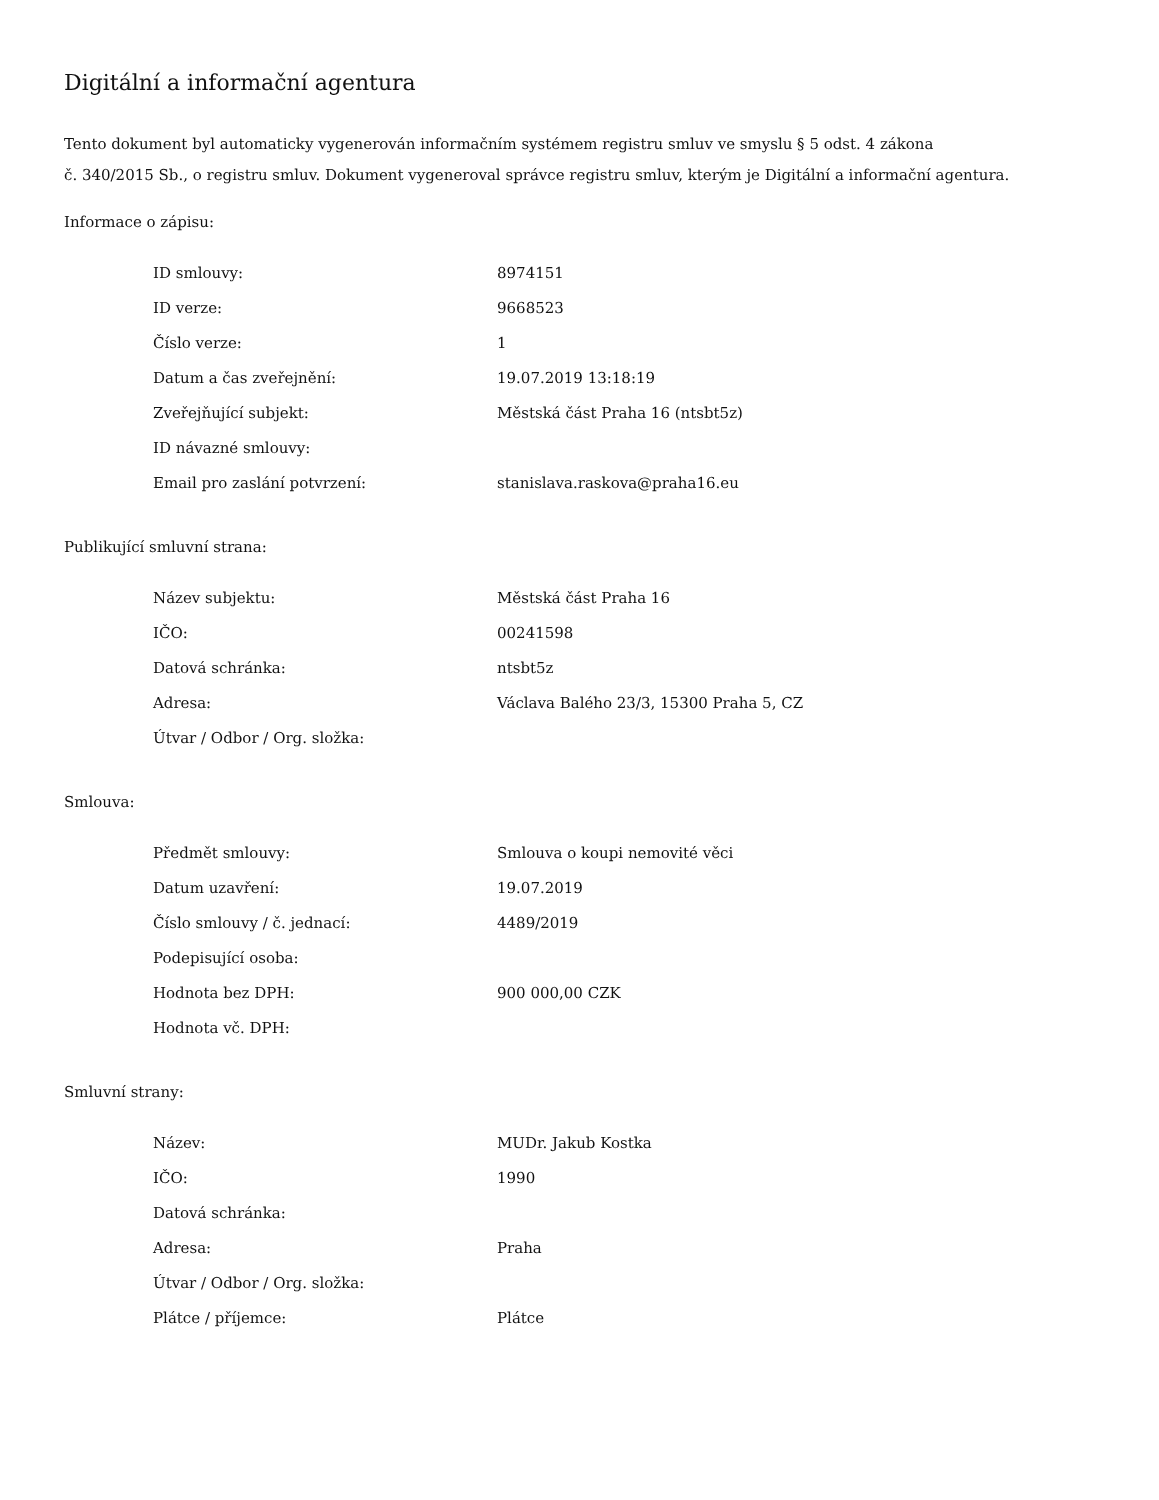Digitální a informační agentura
Tento dokument byl automaticky vygenerován informačním systémem registru smluv ve smyslu § 5 odst. 4 zákona
č. 340/2015 Sb., o registru smluv. Dokument vygeneroval správce registru smluv, kterým je Digitální a informační agentura.
Informace o zápisu:
| ID smlouvy: | 8974151 |
| ID verze: | 9668523 |
| Číslo verze: | 1 |
| Datum a čas zveřejnění: | 19.07.2019 13:18:19 |
| Zveřejňující subjekt: | Městská část Praha 16 (ntsbt5z) |
| ID návazné smlouvy: | |
| Email pro zaslání potvrzení: | stanislava.raskova@praha16.eu |
Publikující smluvní strana:
| Název subjektu: | Městská část Praha 16 |
| IČO: | 00241598 |
| Datová schránka: | ntsbt5z |
| Adresa: | Václava Balého 23/3, 15300 Praha 5, CZ |
| Útvar / Odbor / Org. složka: | |
Smlouva:
| Předmět smlouvy: | Smlouva o koupi nemovité věci |
| Datum uzavření: | 19.07.2019 |
| Číslo smlouvy / č. jednací: | 4489/2019 |
| Podepisující osoba: | |
| Hodnota bez DPH: | 900 000,00 CZK |
| Hodnota vč. DPH: | |
Smluvní strany:
| Název: | MUDr. Jakub Kostka |
| IČO: | 1990 |
| Datová schránka: | |
| Adresa: | Praha |
| Útvar / Odbor / Org. složka: | |
| Plátce / příjemce: | Plátce |